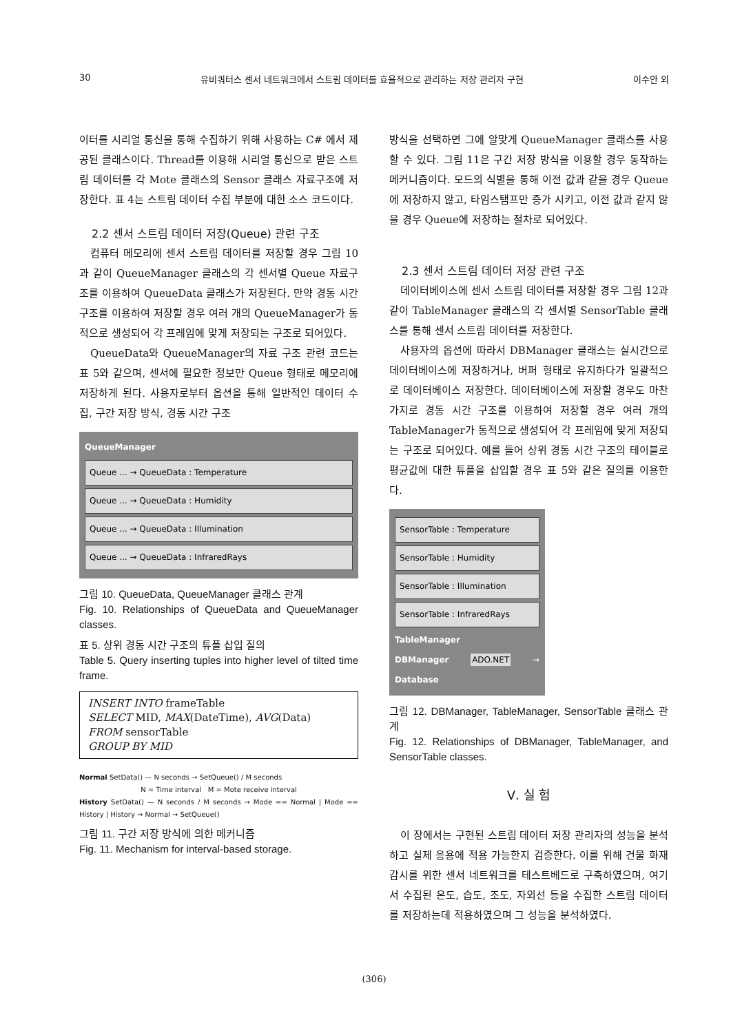30 유비쿼터스 센서 네트워크에서 스트림 데이터를 효율적으로 관리하는 저장 관리자 구현 이수안 외
이터를 시리얼 통신을 통해 수집하기 위해 사용하는 C# 에서 제공된 클래스이다. Thread를 이용해 시리얼 통신으로 받은 스트림 데이터를 각 Mote 클래스의 Sensor 클래스 자료구조에 저장한다. 표 4는 스트림 데이터 수집 부분에 대한 소스 코드이다.
2.2 센서 스트림 데이터 저장(Queue) 관련 구조
컴퓨터 메모리에 센서 스트림 데이터를 저장할 경우 그림 10과 같이 QueueManager 클래스의 각 센서별 Queue 자료구조를 이용하여 QueueData 클래스가 저장된다. 만약 경동 시간 구조를 이용하여 저장할 경우 여러 개의 QueueManager가 동적으로 생성되어 각 프레임에 맞게 저장되는 구조로 되어있다.
QueueData와 QueueManager의 자료 구조 관련 코드는 표 5와 같으며, 센서에 필요한 정보만 Queue 형태로 메모리에 저장하게 된다. 사용자로부터 옵션을 통해 일반적인 데이터 수집, 구간 저장 방식, 경동 시간 구조
QueueManager
Queue ... → QueueData : Temperature
Queue ... → QueueData : Humidity
Queue ... → QueueData : Illumination
Queue ... → QueueData : InfraredRays
그림 10. QueueData, QueueManager 클래스 관계
Fig. 10. Relationships of QueueData and QueueManager classes.
표 5. 상위 경동 시간 구조의 튜플 삽입 질의
Table 5. Query inserting tuples into higher level of tilted time frame.
INSERT INTO frameTable
SELECT MID, MAX(DateTime), AVG(Data)
FROM sensorTable
GROUP BY MID
Normal SetData() — N seconds → SetQueue() / M seconds
N = Time interval M = Mote receive interval
History SetData() — N seconds / M seconds → Mode == Normal | Mode == History | History → Normal → SetQueue()
그림 11. 구간 저장 방식에 의한 메커니즘
Fig. 11. Mechanism for interval-based storage.
방식을 선택하면 그에 알맞게 QueueManager 클래스를 사용할 수 있다. 그림 11은 구간 저장 방식을 이용할 경우 동작하는 메커니즘이다. 모드의 식별을 통해 이전 값과 같을 경우 Queue에 저장하지 않고, 타임스탬프만 증가 시키고, 이전 값과 같지 않을 경우 Queue에 저장하는 절차로 되어있다.
2.3 센서 스트림 데이터 저장 관련 구조
데이터베이스에 센서 스트림 데이터를 저장할 경우 그림 12과 같이 TableManager 클래스의 각 센서별 SensorTable 클래스를 통해 센서 스트림 데이터를 저장한다.
사용자의 옵션에 따라서 DBManager 클래스는 실시간으로 데이터베이스에 저장하거나, 버퍼 형태로 유지하다가 일괄적으로 데이터베이스 저장한다. 데이터베이스에 저장할 경우도 마찬가지로 경동 시간 구조를 이용하여 저장할 경우 여러 개의 TableManager가 동적으로 생성되어 각 프레임에 맞게 저장되는 구조로 되어있다. 예를 들어 상위 경동 시간 구조의 테이블로 평균값에 대한 튜플을 삽입할 경우 표 5와 같은 질의를 이용한다.
SensorTable : Temperature
SensorTable : Humidity
SensorTable : Illumination
SensorTable : InfraredRays
TableManager
DBManager ADO.NET → Database
그림 12. DBManager, TableManager, SensorTable 클래스 관계
Fig. 12. Relationships of DBManager, TableManager, and SensorTable classes.
Ⅴ. 실 험
이 장에서는 구현된 스트림 데이터 저장 관리자의 성능을 분석하고 실제 응용에 적용 가능한지 검증한다. 이를 위해 건물 화재 감시를 위한 센서 네트워크를 테스트베드로 구축하였으며, 여기서 수집된 온도, 습도, 조도, 자외선 등을 수집한 스트림 데이터를 저장하는데 적용하였으며 그 성능을 분석하였다.
(306)